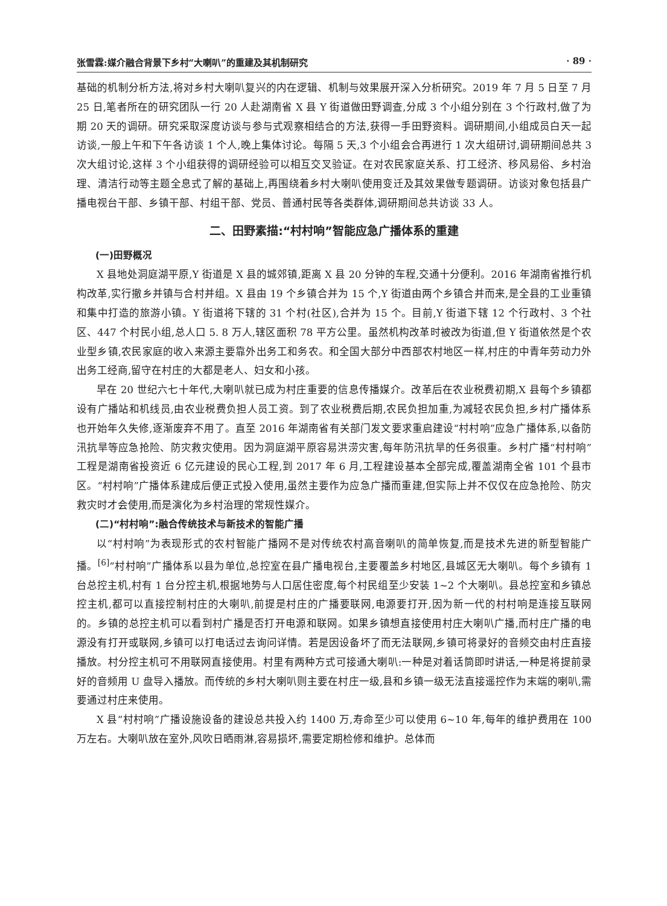张雪霖:媒介融合背景下乡村“大喇叭”的重建及其机制研究 · 89 ·
基础的机制分析方法,将对乡村大喇叭复兴的内在逻辑、机制与效果展开深入分析研究。2019 年 7 月 5 日至 7 月 25 日,笔者所在的研究团队一行 20 人赴湖南省 X 县 Y 街道做田野调查,分成 3 个小组分别在 3 个行政村,做了为期 20 天的调研。研究采取深度访谈与参与式观察相结合的方法,获得一手田野资料。调研期间,小组成员白天一起访谈,一般上午和下午各访谈 1 个人,晚上集体讨论。每隔 5 天,3 个小组会合再进行 1 次大组研讨,调研期间总共 3 次大组讨论,这样 3 个小组获得的调研经验可以相互交叉验证。在对农民家庭关系、打工经济、移风易俗、乡村治理、清洁行动等主题全息式了解的基础上,再围绕着乡村大喇叭使用变迁及其效果做专题调研。访谈对象包括县广播电视台干部、乡镇干部、村组干部、党员、普通村民等各类群体,调研期间总共访谈 33 人。
二、田野素描:“村村响”智能应急广播体系的重建
(一)田野概况
X 县地处洞庭湖平原,Y 街道是 X 县的城郊镇,距离 X 县 20 分钟的车程,交通十分便利。2016 年湖南省推行机构改革,实行撤乡并镇与合村并组。X 县由 19 个乡镇合并为 15 个,Y 街道由两个乡镇合并而来,是全县的工业重镇和集中打造的旅游小镇。Y 街道将下辖的 31 个村(社区),合并为 15 个。目前,Y 街道下辖 12 个行政村、3 个社区、447 个村民小组,总人口 5. 8 万人,辖区面积 78 平方公里。虽然机构改革时被改为街道,但 Y 街道依然是个农业型乡镇,农民家庭的收入来源主要靠外出务工和务农。和全国大部分中西部农村地区一样,村庄的中青年劳动力外出务工经商,留守在村庄的大都是老人、妇女和小孩。
早在 20 世纪六七十年代,大喇叭就已成为村庄重要的信息传播媒介。改革后在农业税费初期,X 县每个乡镇都设有广播站和机线员,由农业税费负担人员工资。到了农业税费后期,农民负担加重,为减轻农民负担,乡村广播体系也开始年久失修,逐渐废弃不用了。直至 2016 年湖南省有关部门发文要求重启建设“村村响”应急广播体系,以备防汛抗旱等应急抢险、防灾救灾使用。因为洞庭湖平原容易洪涝灾害,每年防汛抗旱的任务很重。乡村广播“村村响”工程是湖南省投资近 6 亿元建设的民心工程,到 2017 年 6 月,工程建设基本全部完成,覆盖湖南全省 101 个县市区。“村村响”广播体系建成后便正式投入使用,虽然主要作为应急广播而重建,但实际上并不仅仅在应急抢险、防灾救灾时才会使用,而是演化为乡村治理的常规性媒介。
(二)“村村响”:融合传统技术与新技术的智能广播
以“村村响”为表现形式的农村智能广播网不是对传统农村高音喇叭的简单恢复,而是技术先进的新型智能广播。<sup>[6]</sup>“村村响”广播体系以县为单位,总控室在县广播电视台,主要覆盖乡村地区,县城区无大喇叭。每个乡镇有 1 台总控主机,村有 1 台分控主机,根据地势与人口居住密度,每个村民组至少安装 1~2 个大喇叭。县总控室和乡镇总控主机,都可以直接控制村庄的大喇叭,前提是村庄的广播要联网,电源要打开,因为新一代的村村响是连接互联网的。乡镇的总控主机可以看到村广播是否打开电源和联网。如果乡镇想直接使用村庄大喇叭广播,而村庄广播的电源没有打开或联网,乡镇可以打电话过去询问详情。若是因设备坏了而无法联网,乡镇可将录好的音频交由村庄直接播放。村分控主机可不用联网直接使用。村里有两种方式可接通大喇叭:一种是对着话筒即时讲话,一种是将提前录好的音频用 U 盘导入播放。而传统的乡村大喇叭则主要在村庄一级,县和乡镇一级无法直接遥控作为末端的喇叭,需要通过村庄来使用。
X 县“村村响”广播设施设备的建设总共投入约 1400 万,寿命至少可以使用 6~10 年,每年的维护费用在 100 万左右。大喇叭放在室外,风吹日晒雨淋,容易损坏,需要定期检修和维护。总体而